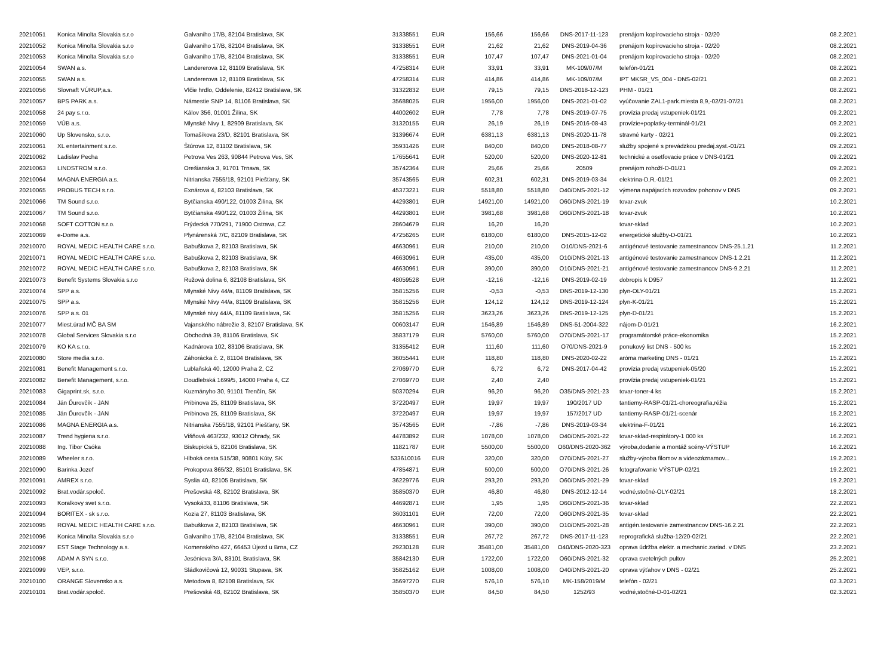| 20210051 | Konica Minolta Slovakia s.r.o | Galvaniho 17/B, 82104 Bratislava, SK | 31338551 | EUR | 156,66 | 156,66 | DNS-2017-11-123 | prenájom kopírovacieho stroja - 02/20 | 08.2.2021 |
| 20210052 | Konica Minolta Slovakia s.r.o | Galvaniho 17/B, 82104 Bratislava, SK | 31338551 | EUR | 21,62 | 21,62 | DNS-2019-04-36 | prenájom kopírovacieho stroja - 02/20 | 08.2.2021 |
| 20210053 | Konica Minolta Slovakia s.r.o | Galvaniho 17/B, 82104 Bratislava, SK | 31338551 | EUR | 107,47 | 107,47 | DNS-2021-01-04 | prenájom kopírovacieho stroja - 02/20 | 08.2.2021 |
| 20210054 | SWAN a.s. | Landererova 12, 81109 Bratislava, SK | 47258314 | EUR | 33,91 | 33,91 | MK-109/07/M | telefón-01/21 | 08.2.2021 |
| 20210055 | SWAN a.s. | Landererova 12, 81109 Bratislava, SK | 47258314 | EUR | 414,86 | 414,86 | MK-109/07/M | IPT MKSR_VS_004 - DNS-02/21 | 08.2.2021 |
| 20210056 | Slovnaft VÚRUP,a.s. | Vlčie hrdlo, Oddelenie, 82412 Bratislava, SK | 31322832 | EUR | 79,15 | 79,15 | DNS-2018-12-123 | PHM - 01/21 | 08.2.2021 |
| 20210057 | BPS PARK a.s. | Námestie SNP 14, 81106 Bratislava, SK | 35688025 | EUR | 1956,00 | 1956,00 | DNS-2021-01-02 | vyúčovanie ZAL1-park.miesta 8,9,-02/21-07/21 | 08.2.2021 |
| 20210058 | 24 pay s.r.o. | Kálov 356, 01001 Žilina, SK | 44002602 | EUR | 7,78 | 7,78 | DNS-2019-07-75 | provízia predaj vstupeniek-01/21 | 09.2.2021 |
| 20210059 | VÚB a.s. | Mlynské Nivy 1, 82909 Bratislava, SK | 31320155 | EUR | 26,19 | 26,19 | DNS-2016-08-43 | provízie+poplatky-terminál-01/21 | 09.2.2021 |
| 20210060 | Up Slovensko, s.r.o. | Tomašíkova 23/D, 82101 Bratislava, SK | 31396674 | EUR | 6381,13 | 6381,13 | DNS-2020-11-78 | stravné karty - 02/21 | 09.2.2021 |
| 20210061 | XL entertainment s.r.o. | Štúrova 12, 81102 Bratislava, SK | 35931426 | EUR | 840,00 | 840,00 | DNS-2018-08-77 | služby spojené s prevádzkou predaj.syst.-01/21 | 09.2.2021 |
| 20210062 | Ladislav Pecha | Petrova Ves 263, 90844 Petrova Ves, SK | 17655641 | EUR | 520,00 | 520,00 | DNS-2020-12-81 | technické a osetľovacie práce v DNS-01/21 | 09.2.2021 |
| 20210063 | LINDSTROM s.r.o. | Orešianska 3, 91701 Trnava, SK | 35742364 | EUR | 25,66 | 25,66 | 20509 | prenájom rohoží-D-01/21 | 09.2.2021 |
| 20210064 | MAGNA ENERGIA a.s. | Nitrianska 7555/18, 92101 Piešťany, SK | 35743565 | EUR | 602,31 | 602,31 | DNS-2019-03-34 | elektrina-D,R,-01/21 | 09.2.2021 |
| 20210065 | PROBUS TECH s.r.o. | Exnárova 4, 82103 Bratislava, SK | 45373221 | EUR | 5518,80 | 5518,80 | O40/DNS-2021-12 | výmena napájacích rozvodov pohonov v DNS | 09.2.2021 |
| 20210066 | TM Sound s.r.o. | Bytčianska 490/122, 01003 Žilina, SK | 44293801 | EUR | 14921,00 | 14921,00 | O60/DNS-2021-19 | tovar-zvuk | 10.2.2021 |
| 20210067 | TM Sound s.r.o. | Bytčianska 490/122, 01003 Žilina, SK | 44293801 | EUR | 3981,68 | 3981,68 | O60/DNS-2021-18 | tovar-zvuk | 10.2.2021 |
| 20210068 | SOFT COTTON s.r.o. | Frýdecká 770/291, 71900 Ostrava, CZ | 28604679 | EUR | 16,20 | 16,20 | | tovar-sklad | 10.2.2021 |
| 20210069 | e-Dome a.s. | Plynárenská 7/C, 82109 Bratislava, SK | 47256265 | EUR | 6180,00 | 6180,00 | DNS-2015-12-02 | energetické služby-D-01/21 | 10.2.2021 |
| 20210070 | ROYAL MEDIC HEALTH CARE s.r.o. | Babuškova 2, 82103 Bratislava, SK | 46630961 | EUR | 210,00 | 210,00 | O10/DNS-2021-6 | antigénové testovanie zamestnancov DNS-25.1.21 | 11.2.2021 |
| 20210071 | ROYAL MEDIC HEALTH CARE s.r.o. | Babuškova 2, 82103 Bratislava, SK | 46630961 | EUR | 435,00 | 435,00 | O10/DNS-2021-13 | antigénové testovanie zamestnancov DNS-1.2.21 | 11.2.2021 |
| 20210072 | ROYAL MEDIC HEALTH CARE s.r.o. | Babuškova 2, 82103 Bratislava, SK | 46630961 | EUR | 390,00 | 390,00 | O10/DNS-2021-21 | antigénové testovanie zamestnancov DNS-9.2.21 | 11.2.2021 |
| 20210073 | Benefit Systems Slovakia s.r.o | Ružová dolina 6, 82108 Bratislava, SK | 48059528 | EUR | -12,16 | -12,16 | DNS-2019-02-19 | dobropis k D957 | 11.2.2021 |
| 20210074 | SPP a.s. | Mlynské Nivy 44/a, 81109 Bratislava, SK | 35815256 | EUR | -0,53 | -0,53 | DNS-2019-12-130 | plyn-OLY-01/21 | 15.2.2021 |
| 20210075 | SPP a.s. | Mlynské Nivy 44/a, 81109 Bratislava, SK | 35815256 | EUR | 124,12 | 124,12 | DNS-2019-12-124 | plyn-K-01/21 | 15.2.2021 |
| 20210076 | SPP a.s. 01 | Mlynské nivy 44/A, 81109 Bratislava, SK | 35815256 | EUR | 3623,26 | 3623,26 | DNS-2019-12-125 | plyn-D-01/21 | 15.2.2021 |
| 20210077 | Miest.úrad MČ BA SM | Vajanského nábrežie 3, 82107 Bratislava, SK | 00603147 | EUR | 1546,89 | 1546,89 | DNS-51-2004-322 | nájom-D-01/21 | 16.2.2021 |
| 20210078 | Global Services Slovakia s.r.o | Obchodná 39, 81106 Bratislava, SK | 35837179 | EUR | 5760,00 | 5760,00 | O70/DNS-2021-17 | programátorské práce-ekonomika | 15.2.2021 |
| 20210079 | KO KA s.r.o. | Kadnárova 102, 83106 Bratislava, SK | 31355412 | EUR | 111,60 | 111,60 | O70/DNS-2021-9 | ponukový list DNS - 500 ks | 15.2.2021 |
| 20210080 | Store media s.r.o. | Záhorácka č. 2, 81104 Bratislava, SK | 36055441 | EUR | 118,80 | 118,80 | DNS-2020-02-22 | aróma marketing DNS - 01/21 | 15.2.2021 |
| 20210081 | Benefit Management s.r.o. | Lublaňská 40, 12000 Praha 2, CZ | 27069770 | EUR | 6,72 | 6,72 | DNS-2017-04-42 | provízia predaj vstupeniek-05/20 | 15.2.2021 |
| 20210082 | Benefit Management, s.r.o. | Doudlebská 1699/5, 14000 Praha 4, CZ | 27069770 | EUR | 2,40 | 2,40 | | provízia predaj vstupeniek-01/21 | 15.2.2021 |
| 20210083 | Gigaprint.sk, s.r.o. | Kuzmányho 30, 91101 Trenčín, SK | 50370294 | EUR | 96,20 | 96,20 | O35/DNS-2021-23 | tovar-toner-4 ks | 15.2.2021 |
| 20210084 | Ján Ďurovčík - JAN | Pribinova 25, 81109 Bratislava, SK | 37220497 | EUR | 19,97 | 19,97 | 190/2017 UD | tantiemy-RASP-01/21-choreografia,réžia | 15.2.2021 |
| 20210085 | Ján Ďurovčík - JAN | Pribinova 25, 81109 Bratislava, SK | 37220497 | EUR | 19,97 | 19,97 | 157/2017 UD | tantiemy-RASP-01/21-scenár | 15.2.2021 |
| 20210086 | MAGNA ENERGIA a.s. | Nitrianska 7555/18, 92101 Piešťany, SK | 35743565 | EUR | -7,86 | -7,86 | DNS-2019-03-34 | elektrina-F-01/21 | 16.2.2021 |
| 20210087 | Trend hygiena s.r.o. | Višňová 463/232, 93012 Ohrady, SK | 44783892 | EUR | 1078,00 | 1078,00 | O40/DNS-2021-22 | tovar-sklad-respirátory-1 000 ks | 16.2.2021 |
| 20210088 | Ing. Tibor Csóka | Biskupická 5, 82106 Bratislava, SK | 11821787 | EUR | 5500,00 | 5500,00 | O60/DNS-2020-362 | výroba,dodanie a montáž scény-VÝSTUP | 16.2.2021 |
| 20210089 | Wheeler s.r.o. | Hlboká cesta 515/38, 90801 Kúty, SK | 533610016 | EUR | 320,00 | 320,00 | O70/DNS-2021-27 | služby-výroba filomov a videozáznamov... | 19.2.2021 |
| 20210090 | Barinka Jozef | Prokopova 865/32, 85101 Bratislava, SK | 47854871 | EUR | 500,00 | 500,00 | O70/DNS-2021-26 | fotografovanie VÝSTUP-02/21 | 19.2.2021 |
| 20210091 | AMREX s.r.o. | Syslia 40, 82105 Bratislava, SK | 36229776 | EUR | 293,20 | 293,20 | O60/DNS-2021-29 | tovar-sklad | 19.2.2021 |
| 20210092 | Brat.vodár.spoloč. | Prešovská 48, 82102 Bratislava, SK | 35850370 | EUR | 46,80 | 46,80 | DNS-2012-12-14 | vodné,stočné-OLY-02/21 | 18.2.2021 |
| 20210093 | Koralkovy svet s.r.o. | Vysoká33, 81106 Bratislava, SK | 44692871 | EUR | 1,95 | 1,95 | O60/DNS-2021-36 | tovar-sklad | 22.2.2021 |
| 20210094 | BORITEX - sk s.r.o. | Kozia 27, 81103 Bratislava, SK | 36031101 | EUR | 72,00 | 72,00 | O60/DNS-2021-35 | tovar-sklad | 22.2.2021 |
| 20210095 | ROYAL MEDIC HEALTH CARE s.r.o. | Babuškova 2, 82103 Bratislava, SK | 46630961 | EUR | 390,00 | 390,00 | O10/DNS-2021-28 | antigén.testovanie zamestnancov DNS-16.2.21 | 22.2.2021 |
| 20210096 | Konica Minolta Slovakia s.r.o | Galvaniho 17/B, 82104 Bratislava, SK | 31338551 | EUR | 267,72 | 267,72 | DNS-2017-11-123 | reprografická služba-12/20-02/21 | 22.2.2021 |
| 20210097 | EST Stage Technology a.s. | Komenského 427, 66453 Újezd u Brna, CZ | 29230128 | EUR | 35481,00 | 35481,00 | O40/DNS-2020-323 | oprava údržba elektr. a mechanic.zariad. v DNS | 23.2.2021 |
| 20210098 | ADAM A SYN s.r.o. | Jeséniova 3/A, 83101 Bratislava, SK | 35842130 | EUR | 1722,00 | 1722,00 | O60/DNS-2021-32 | oprava svetelných pultov | 25.2.2021 |
| 20210099 | VEP, s.r.o. | Sládkovičová 12, 90031 Stupava, SK | 35825162 | EUR | 1008,00 | 1008,00 | O40/DNS-2021-20 | oprava výťahov v DNS - 02/21 | 25.2.2021 |
| 20210100 | ORANGE Slovensko a.s. | Metodova 8, 82108 Bratislava, SK | 35697270 | EUR | 576,10 | 576,10 | MK-158/2019/M | telefón - 02/21 | 02.3.2021 |
| 20210101 | Brat.vodár.spoloč. | Prešovská 48, 82102 Bratislava, SK | 35850370 | EUR | 84,50 | 84,50 | 1252/93 | vodné,stočné-D-01-02/21 | 02.3.2021 |